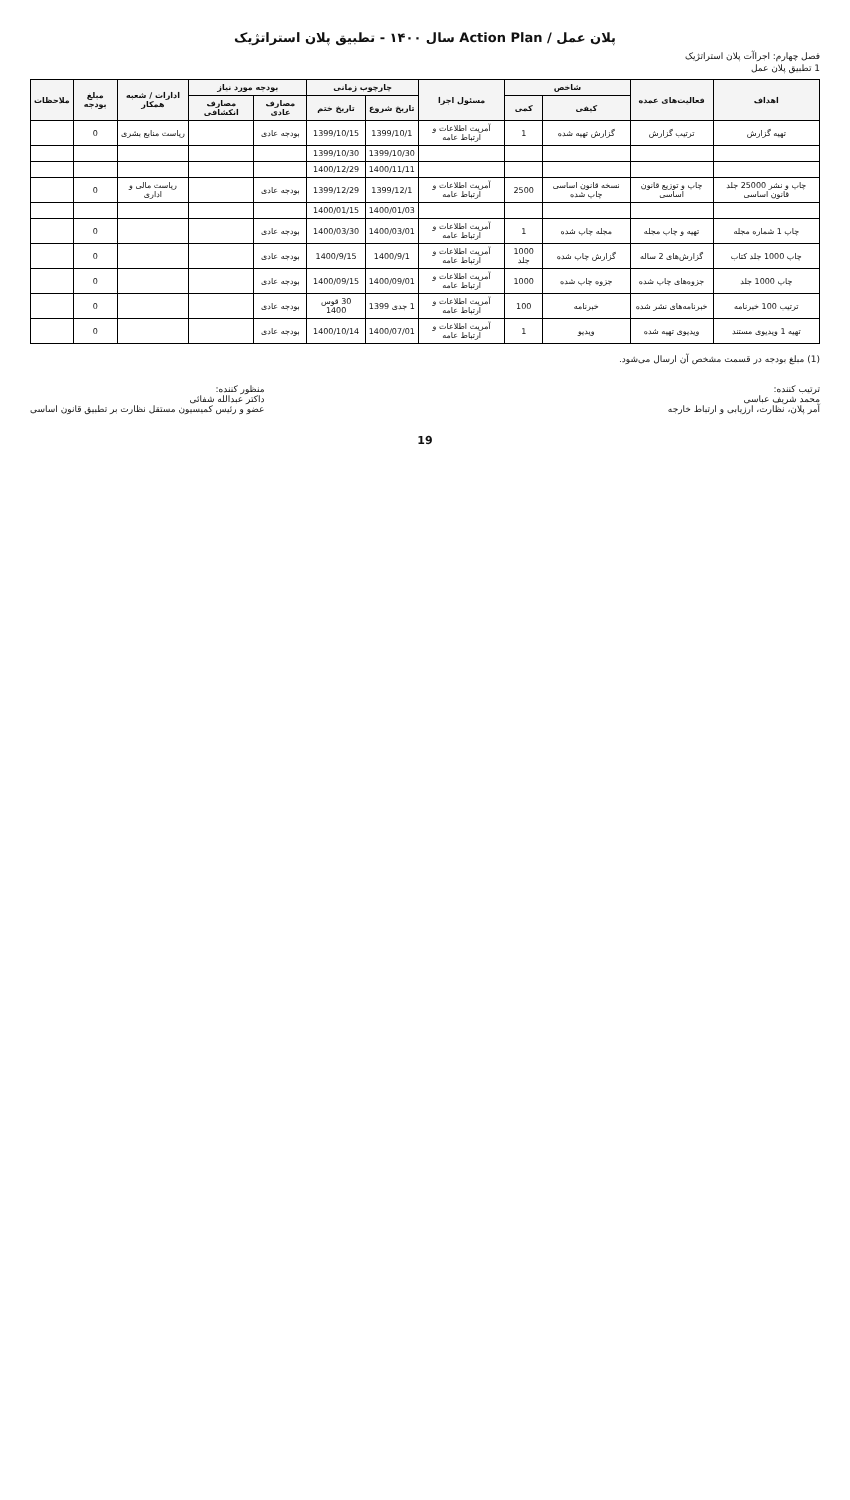پلان عمل / Action Plan سال ۱۴۰۰ - تطبیق پلان استراتژیک
فصل چهارم: اجراآت پلان استراتژیک
1 تطبیق پلان عمل
| اهداف | فعالیت‌های عمده | شاخص | | مسئول اجرا | چارچوب زمانی | | بودجه مورد نیاز | | ادارات / شعبه همکار | مبلغ بودجه | ملاحظات |
| --- | --- | --- | --- | --- | --- | --- | --- | --- | --- | --- | --- |
| | | کیفی | کمی | | تاریخ شروع | تاریخ ختم | مصارف عادی | مصارف انکشافی | | | |
| تهیه گزارش | ترتیب گزارش | گزارش تهیه شده | 1 | آمریت اطلاعات و ارتباط عامه | 1399/10/1 | 1399/10/15 | بودجه عادی | | ریاست منابع بشری | 0 | |
| | | | | | 1399/10/30 | 1399/10/30 | | | | | |
| | | | | | 1400/11/11 | 1400/12/29 | | | | | |
| چاپ و نشر 25000 جلد قانون اساسی | چاپ و توزیع قانون اساسی | نسخه قانون اساسی چاپ شده | 2500 | آمریت اطلاعات و ارتباط عامه | 1399/12/1 | 1399/12/29 | بودجه عادی | | ریاست مالی و اداری | 0 | |
| | | | | | 1400/01/03 | 1400/01/15 | | | | | |
| چاپ 1 شماره مجله | تهیه و چاپ مجله | مجله چاپ شده | 1 | آمریت اطلاعات و ارتباط عامه | 1400/03/01 | 1400/03/30 | بودجه عادی | | | 0 | |
| چاپ 1000 جلد کتاب | گزارش‌های 2 ساله | گزارش چاپ شده | 1000 جلد | آمریت اطلاعات و ارتباط عامه | 1400/9/1 | 1400/9/15 | بودجه عادی | | | 0 | |
| چاپ 1000 جلد | جزوه‌های چاپ شده | جزوه چاپ شده | 1000 | آمریت اطلاعات و ارتباط عامه | 1400/09/01 | 1400/09/15 | بودجه عادی | | | 0 | |
| ترتیب 100 خبرنامه | خبرنامه‌های نشر شده | خبرنامه | 100 | آمریت اطلاعات و ارتباط عامه | 1 جدی 1399 | 30 قوس 1400 | بودجه عادی | | | 0 | |
| تهیه 1 ویدیوی مستند | ویدیوی تهیه شده | ویدیو | 1 | آمریت اطلاعات و ارتباط عامه | 1400/07/01 | 1400/10/14 | بودجه عادی | | | 0 | |
(1) مبلغ بودجه در قسمت مشخص آن ارسال می‌شود.
ترتیب کننده:
محمد شریف عباسی
آمر پلان، نظارت، ارزیابی و ارتباط خارجه
منظور کننده:
داکتر عبدالله شفائی
عضو و رئیس کمیسیون مستقل نظارت بر تطبیق قانون اساسی
19